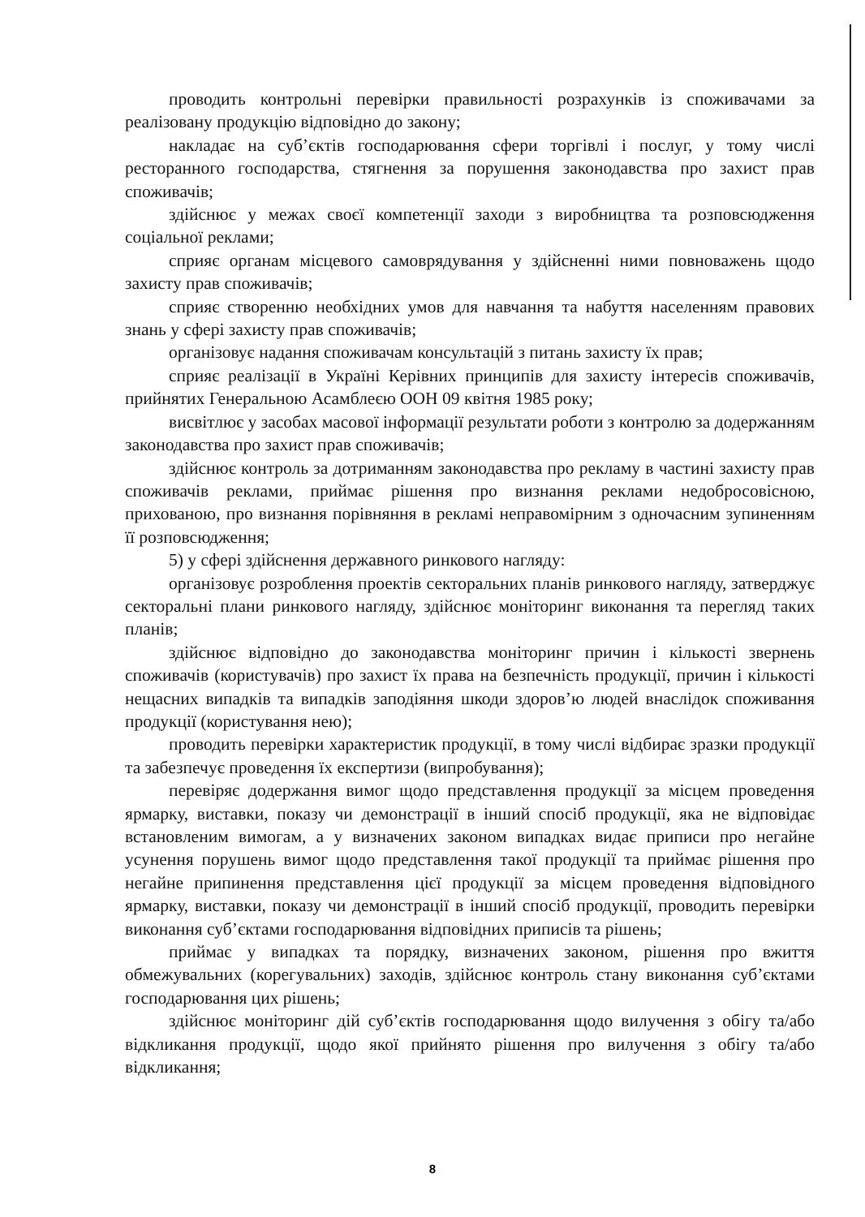проводить контрольні перевірки правильності розрахунків із споживачами за реалізовану продукцію відповідно до закону;
накладає на суб’єктів господарювання сфери торгівлі і послуг, у тому числі ресторанного господарства, стягнення за порушення законодавства про захист прав споживачів;
здійснює у межах своєї компетенції заходи з виробництва та розповсюдження соціальної реклами;
сприяє органам місцевого самоврядування у здійсненні ними повноважень щодо захисту прав споживачів;
сприяє створенню необхідних умов для навчання та набуття населенням правових знань у сфері захисту прав споживачів;
організовує надання споживачам консультацій з питань захисту їх прав;
сприяє реалізації в Україні Керівних принципів для захисту інтересів споживачів, прийнятих Генеральною Асамблеєю ООН 09 квітня 1985 року;
висвітлює у засобах масової інформації результати роботи з контролю за додержанням законодавства про захист прав споживачів;
здійснює контроль за дотриманням законодавства про рекламу в частині захисту прав споживачів реклами, приймає рішення про визнання реклами недобросовісною, прихованою, про визнання порівняння в рекламі неправомірним з одночасним зупиненням її розповсюдження;
5) у сфері здійснення державного ринкового нагляду:
організовує розроблення проектів секторальних планів ринкового нагляду, затверджує секторальні плани ринкового нагляду, здійснює моніторинг виконання та перегляд таких планів;
здійснює відповідно до законодавства моніторинг причин і кількості звернень споживачів (користувачів) про захист їх права на безпечність продукції, причин і кількості нещасних випадків та випадків заподіяння шкоди здоров’ю людей внаслідок споживання продукції (користування нею);
проводить перевірки характеристик продукції, в тому числі відбирає зразки продукції та забезпечує проведення їх експертизи (випробування);
перевіряє додержання вимог щодо представлення продукції за місцем проведення ярмарку, виставки, показу чи демонстрації в інший спосіб продукції, яка не відповідає встановленим вимогам, а у визначених законом випадках видає приписи про негайне усунення порушень вимог щодо представлення такої продукції та приймає рішення про негайне припинення представлення цієї продукції за місцем проведення відповідного ярмарку, виставки, показу чи демонстрації в інший спосіб продукції, проводить перевірки виконання суб’єктами господарювання відповідних приписів та рішень;
приймає у випадках та порядку, визначених законом, рішення про вжиття обмежувальних (корегувальних) заходів, здійснює контроль стану виконання суб’єктами господарювання цих рішень;
здійснює моніторинг дій суб’єктів господарювання щодо вилучення з обігу та/або відкликання продукції, щодо якої прийнято рішення про вилучення з обігу та/або відкликання;
8